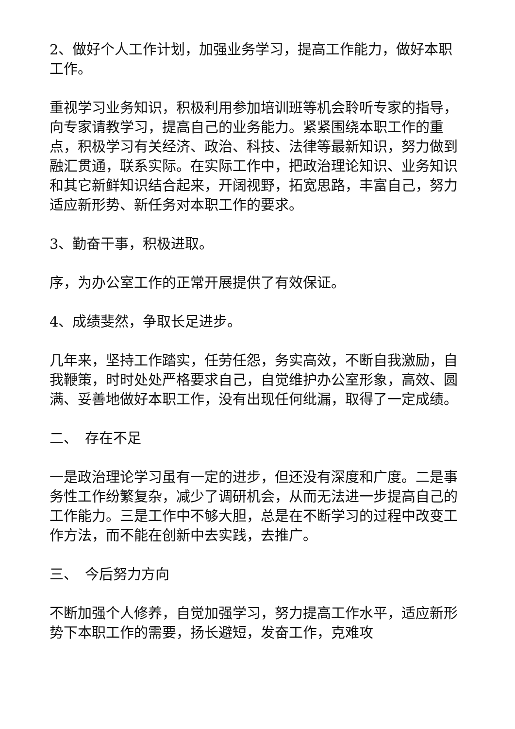2、做好个人工作计划，加强业务学习，提高工作能力，做好本职工作。
重视学习业务知识，积极利用参加培训班等机会聆听专家的指导，向专家请教学习，提高自己的业务能力。紧紧围绕本职工作的重点，积极学习有关经济、政治、科技、法律等最新知识，努力做到融汇贯通，联系实际。在实际工作中，把政治理论知识、业务知识和其它新鲜知识结合起来，开阔视野，拓宽思路，丰富自己，努力适应新形势、新任务对本职工作的要求。
3、勤奋干事，积极进取。
序，为办公室工作的正常开展提供了有效保证。
4、成绩斐然，争取长足进步。
几年来，坚持工作踏实，任劳任怨，务实高效，不断自我激励，自我鞭策，时时处处严格要求自己，自觉维护办公室形象，高效、圆满、妥善地做好本职工作，没有出现任何纰漏，取得了一定成绩。
二、　存在不足
一是政治理论学习虽有一定的进步，但还没有深度和广度。二是事务性工作纷繁复杂，减少了调研机会，从而无法进一步提高自己的工作能力。三是工作中不够大胆，总是在不断学习的过程中改变工作方法，而不能在创新中去实践，去推广。
三、　今后努力方向
不断加强个人修养，自觉加强学习，努力提高工作水平，适应新形势下本职工作的需要，扬长避短，发奋工作，克难攻